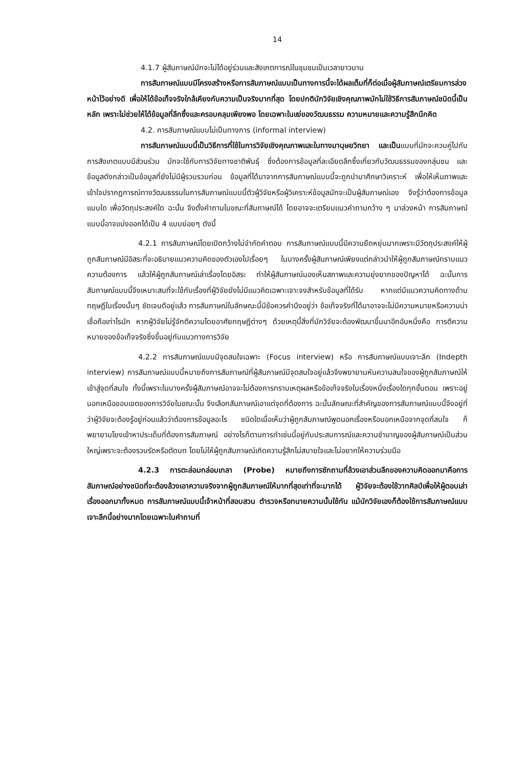14
4.1.7 ผู้สัมภาษณ์มักจะไม่ได้อยู่ร่วมและสังเกตการณ์ในชุมชนเป็นเวลายาวนาน
การสัมภาษณ์แบบมีโครงสร้างหรือการสัมภาษณ์แบบเป็นทางการนี้จะได้ผลเต็มที่ก็ต่อเมื่อผู้สัมภาษณ์เตรียมการล่วงหน้าไว้อย่างดี เพื่อให้ได้ข้อเท็จจริงใกล้เคียงกับความเป็นจริงมากที่สุด โดยปกตินักวิจัยเชิงคุณภาพมักไม่ใช้วิธีการสัมภาษณ์ชนิดนี้เป็นหลัก เพราะไม่ช่วยให้ได้ข้อมูลที่ลึกซึ้งและครอบคลุมเพียงพอ โดยเฉพาะในแง่ของวัฒนธรรม ความหมายและความรู้สึกนึกคิด
4.2. การสัมภาษณ์แบบไม่เป็นทางการ (informal interview)
การสัมภาษณ์แบบนี้เป็นวิธีการที่ใช้ในการวิจัยเชิงคุณภาพและในทางมานุษยวิทยา และเป็นแบบที่มักจะควบคู่ไปกับการสังเกตแบบมีส่วนร่วม มักจะใช้กับการวิจัยทางชาติพันธุ์ ซึ่งต้องการข้อมูลที่ละเอียดลึกซึ้งเกี่ยวกับวัฒนธรรมของกลุ่มชน และข้อมูลดังกล่าวเป็นข้อมูลที่ยังไม่มีผู้รวบรวมก่อน ข้อมูลที่ได้มาจากการสัมภาษณ์แบบนี้จะถูกนำมาศึกษาวิเคราะห์ เพื่อให้เห็นภาพและเข้าใจปรากฏการณ์ทางวัฒนธรรมในการสัมภาษณ์แบบนี้ตัวผู้วิจัยหรือผู้วิเคราะห์ข้อมูลมักจะเป็นผู้สัมภาษณ์เอง จึงรู้ว่าต้องการข้อมูลแบบใด เพื่อวัตถุประสงค์ใด ฉะนั้น จึงตั้งคำถามในขณะที่สัมภาษณ์ได้ โดยอาจจะเตรียมแนวคำถามกว้าง ๆ มาล่วงหน้า การสัมภาษณ์แบบนี้อาจแบ่งออกได้เป็น 4 แบบย่อยๆ ดังนี้
4.2.1 การสัมภาษณ์โดยเปิดกว้างไม่จำกัดคำตอบ การสัมภาษณ์แบบนี้มีความยืดหยุ่นมากเพราะมีวัตถุประสงค์ให้ผู้ถูกสัมภาษณ์มีอิสระที่จะอธิบายแนวความคิดของตัวเองไปเรื่อยๆ ในบางครั้งผู้สัมภาษณ์เพียงแต่กล่าวนำให้ผู้ถูกสัมภาษณ์ทราบแนวความต้องการ แล้วให้ผู้ถูกสัมภาษณ์เล่าเรื่องโดยอิสระ ทำให้ผู้สัมภาษณ์มองเห็นสภาพและความยุ่งยากของปัญหาได้ ฉะนั้นการสัมภาษณ์แบบนี้จึงเหมาะสมที่จะใช้กับเรื่องที่ผู้วิจัยยังไม่มีแนวคิดเฉพาะเจาะจงสำหรับข้อมูลที่ได้รับ หากแต่มีแนวความคิดทางด้านทฤษฎีในเรื่องนั้นๆ ชัดเจนดีอยู่แล้ว การสัมภาษณ์ในลักษณะนี้มีข้อควรคำนึงอยู่ว่า ข้อเท็จจริงที่ได้มาอาจจะไม่มีความหมายหรือความน่าเชื่อถือเท่าไรนัก หากผู้วิจัยไม่รู้จักตีความโดยอาศัยทฤษฎีต่างๆ ด้วยเหตุนี้สิ่งที่นักวิจัยจะต้องพัฒนาขึ้นมาอีกอันหนึ่งคือ การตีความหมายของข้อเท็จจริงซึ่งขึ้นอยู่กับแนวทางการวิจัย
4.2.2 การสัมภาษณ์แบบมีจุดสนใจเฉพาะ (Focus interview) หรือ การสัมภาษณ์แบบเจาะลึก (Indepth interview) การสัมภาษณ์แบบนี้หมายถึงการสัมภาษณ์ที่ผู้สัมภาษณ์มีจุดสนใจอยู่แล้วจึงพยายามหันความสนใจของผู้ถูกสัมภาษณ์ให้เข้าสู่จุดที่สนใจ ทั้งนี้เพราะในบางครั้งผู้สัมภาษณ์อาจจะไม่ต้องการทราบเหตุผลหรือข้อเท็จจริงในเรื่องหนึ่งเรื่องใดทุกขั้นตอน เพราะอยู่นอกเหนือขอบเขตของการวิจัยในขณะนั้น จึงเลือกสัมภาษณ์เอาแต่จุดที่ต้องการ ฉะนั้นลักษณะที่สำคัญของการสัมภาษณ์แบบนี้จึงอยู่ที่ว่าผู้วิจัยจะต้องรู้อยู่ก่อนแล้วว่าต้องการข้อมูลอะไร ชนิดใดเมื่อเห็นว่าผู้ถูกสัมภาษณ์พูดนอกเรื่องหรือนอกเหนือจากจุดที่สนใจ ก็พยายามโยงเข้าหาประเด็นที่ต้องการสัมภาษณ์ อย่างไรก็ตามการทำเช่นนี้อยู่กับประสบการณ์และความชำนาญของผู้สัมภาษณ์เป็นส่วนใหญ่เพราะจะต้องรวบรัดหรือตัดบท โดยไม่ให้ผู้ถูกสัมภาษณ์เกิดความรู้สึกไม่สบายใจและไม่อยากให้ความร่วมมือ
4.2.3 การตะล่อมกล่อมเกลา (Probe) หมายถึงการซักถามที่ล้วงเอาส่วนลึกของความคิดออกมาคือการสัมภาษณ์อย่างชนิดที่จะต้องล้วงเอาความจริงจากผู้ถูกสัมภาษณ์ให้มากที่สุดเท่าที่จะมากได้ ผู้วิจัยจะต้องใช้วาทศิลป์เพื่อให้ผู้ตอบเล่าเรื่องออกมาทั้งหมด การสัมภาษณ์แบบนี้เจ้าหน้าที่สอบสวน ตำรวจหรือทนายความนั้นใช้กัน แม้นักวิจัยเองก็ต้องใช้การสัมภาษณ์แบบเจาะลึกนี้อย่างมากโดยเฉพาะในคำถามที่